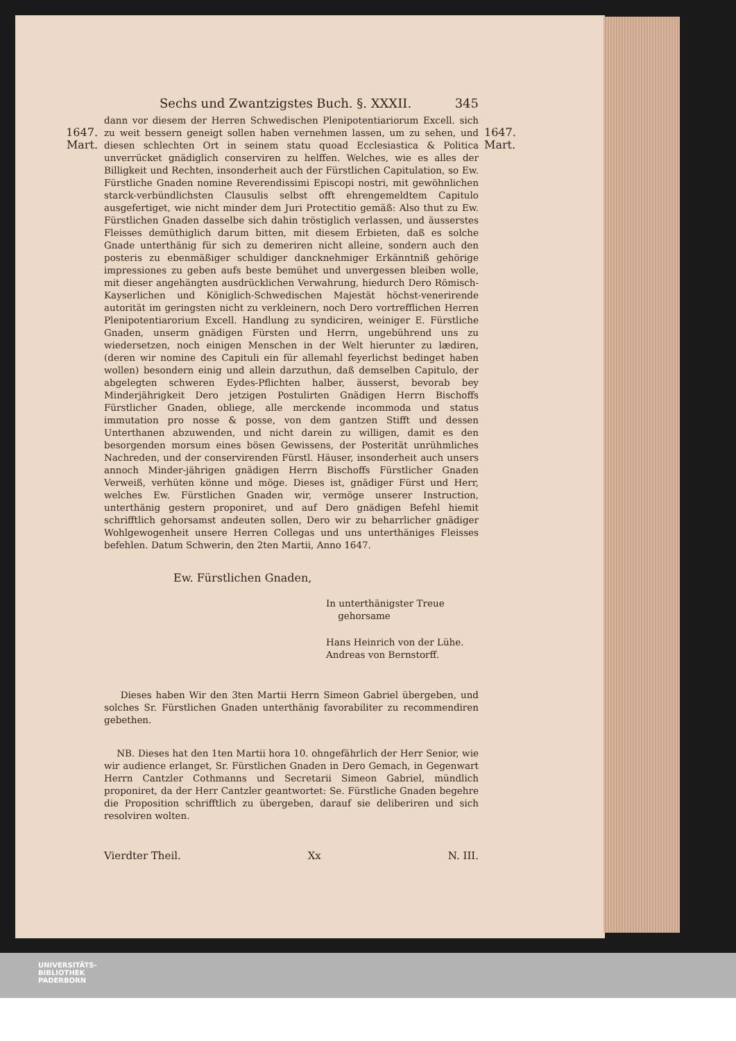Sechs und Zwantzigstes Buch. §. XXXII. 345
1647.
Mart.
1647.
Mart.
dann vor diesem der Herren Schwedischen Plenipotentiariorum Excell. sich zu weit bessern geneigt sollen haben vernehmen lassen, um zu sehen, und diesen schlechten Ort in seinem statu quoad Ecclesiastica & Politica unverrücket gnädiglich conserviren zu helffen. Welches, wie es alles der Billigkeit und Rechten, insonderheit auch der Fürstlichen Capitulation, so Ew. Fürstliche Gnaden nomine Reverendissimi Episcopi nostri, mit gewöhnlichen starck-verbündlichsten Clausulis selbst offt ehrengemeldtem Capitulo ausgefertiget, wie nicht minder dem Juri Protectitio gemäß: Also thut zu Ew. Fürstlichen Gnaden dasselbe sich dahin tröstiglich verlassen, und äusserstes Fleisses demüthiglich darum bitten, mit diesem Erbieten, daß es solche Gnade unterthänig für sich zu demeriren nicht alleine, sondern auch den posteris zu ebenmäßiger schuldiger dancknehmiger Erkänntniß gehörige impressiones zu geben aufs beste bemühet und unvergessen bleiben wolle, mit dieser angehängten ausdrücklichen Verwahrung, hiedurch Dero Römisch-Kayserlichen und Königlich-Schwedischen Majestät höchst-venerirende autorität im geringsten nicht zu verkleinern, noch Dero vortrefflichen Herren Plenipotentiarorium Excell. Handlung zu syndiciren, weiniger E. Fürstliche Gnaden, unserm gnädigen Fürsten und Herrn, ungebührend uns zu wiedersetzen, noch einigen Menschen in der Welt hierunter zu lædiren, (deren wir nomine des Capituli ein für allemahl feyerlichst bedinget haben wollen) besondern einig und allein darzuthun, daß demselben Capitulo, der abgelegten schweren Eydes-Pflichten halber, äusserst, bevorab bey Minderjährigkeit Dero jetzigen Postulirten Gnädigen Herrn Bischoffs Fürstlicher Gnaden, obliege, alle merckende incommoda und status immutation pro nosse & posse, von dem gantzen Stifft und dessen Unterthanen abzuwenden, und nicht darein zu willigen, damit es den besorgenden morsum eines bösen Gewissens, der Posterität unrühmliches Nachreden, und der conservirenden Fürstl. Häuser, insonderheit auch unsers annoch Minder-jährigen gnädigen Herrn Bischoffs Fürstlicher Gnaden Verweiß, verhüten könne und möge. Dieses ist, gnädiger Fürst und Herr, welches Ew. Fürstlichen Gnaden wir, vermöge unserer Instruction, unterthänig gestern proponiret, und auf Dero gnädigen Befehl hiemit schrifftlich gehorsamst andeuten sollen, Dero wir zu beharrlicher gnädiger Wohlgewogenheit unsere Herren Collegas und uns unterthäniges Fleisses befehlen. Datum Schwerin, den 2ten Martii, Anno 1647.
Ew. Fürstlichen Gnaden,
In unterthänigster Treue
gehorsame
Hans Heinrich von der Lühe.
Andreas von Bernstorff.
Dieses haben Wir den 3ten Martii Herrn Simeon Gabriel übergeben, und solches Sr. Fürstlichen Gnaden unterthänig favorabiliter zu recommendiren gebethen.
NB. Dieses hat den 1ten Martii hora 10. ohngefährlich der Herr Senior, wie wir audience erlanget, Sr. Fürstlichen Gnaden in Dero Gemach, in Gegenwart Herrn Cantzler Cothmanns und Secretarii Simeon Gabriel, mündlich proponiret, da der Herr Cantzler geantwortet: Se. Fürstliche Gnaden begehre die Proposition schrifftlich zu übergeben, darauf sie deliberiren und sich resolviren wolten.
Vierdter Theil. Xx N. III.
UNIVERSITÄTS-
BIBLIOTHEK
PADERBORN